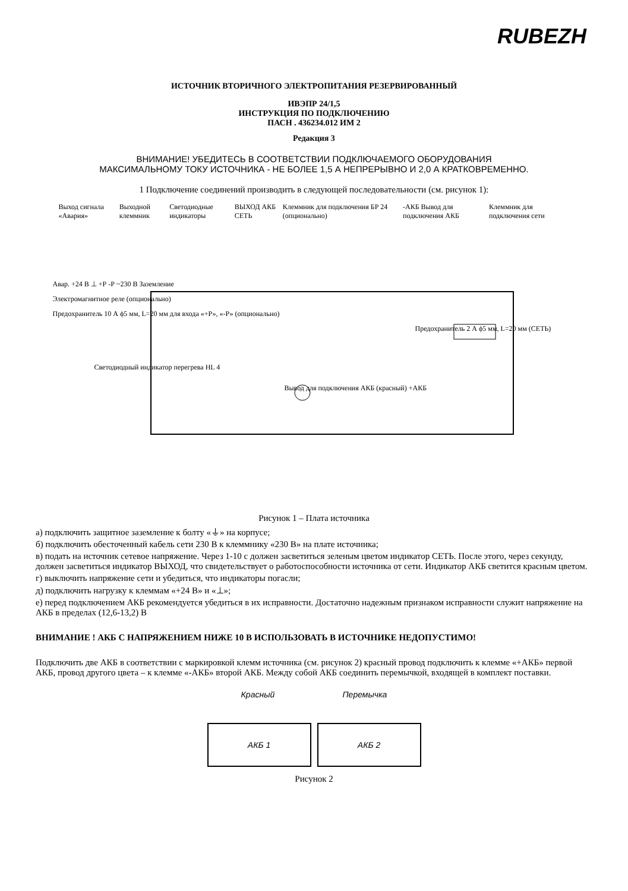RUBEZH
ИСТОЧНИК ВТОРИЧНОГО ЭЛЕКТРОПИТАНИЯ РЕЗЕРВИРОВАННЫЙ
ИВЭПР 24/1,5
ИНСТРУКЦИЯ ПО ПОДКЛЮЧЕНИЮ
ПАСН . 436234.012 ИМ 2
Редакция 3
ВНИМАНИЕ! УБЕДИТЕСЬ В СООТВЕТСТВИИ ПОДКЛЮЧАЕМОГО ОБОРУДОВАНИЯ
МАКСИМАЛЬНОМУ ТОКУ ИСТОЧНИКА - НЕ БОЛЕЕ 1,5 А НЕПРЕРЫВНО И 2,0 А КРАТКОВРЕМЕННО.
1 Подключение соединений производить в следующей последовательности (см. рисунок 1):
Выход сигнала «Авария» Выходной клеммник Светодиодные индикаторы ВЫХОД АКБ СЕТЬ Клеммник для подключения БР 24 (опционально) -АКБ Вывод для подключения АКБ Клеммник для подключения сети
Авар. +24 В ⊥ +Р -Р ~230 В Заземление
Электромагнитное реле (опционально)
Предохранитель 10 А ϕ5 мм, L=20 мм для входа «+Р», «-Р» (опционально)
Предохранитель 2 А ϕ5 мм, L=20 мм (СЕТЬ)
Светодиодный индикатор перегрева HL 4
Вывод для подключения АКБ (красный) +АКБ
Рисунок 1 – Плата источника
а) подключить защитное заземление к болту «⏚» на корпусе;
б) подключить обесточенный кабель сети 230 В к клеммнику «230 В» на плате источника;
в) подать на источник сетевое напряжение. Через 1-10 с должен засветиться зеленым цветом индикатор СЕТЬ. После этого, через секунду, должен засветиться индикатор ВЫХОД, что свидетельствует о работоспособности источника от сети. Индикатор АКБ светится красным цветом.
г) выключить напряжение сети и убедиться, что индикаторы погасли;
д) подключить нагрузку к клеммам «+24 В» и «⊥»;
е) перед подключением АКБ рекомендуется убедиться в их исправности. Достаточно надежным признаком исправности служит напряжение на АКБ в пределах (12,6-13,2) В
ВНИМАНИЕ ! АКБ С НАПРЯЖЕНИЕМ НИЖЕ 10 В ИСПОЛЬЗОВАТЬ В ИСТОЧНИКЕ НЕДОПУСТИМО!
Подключить две АКБ в соответствии с маркировкой клемм источника (см. рисунок 2) красный провод подключить к клемме «+АКБ» первой АКБ, провод другого цвета – к клемме «-АКБ» второй АКБ. Между собой АКБ соединить перемычкой, входящей в комплект поставки.
Красный Перемычка
АКБ 1 АКБ 2
Рисунок 2